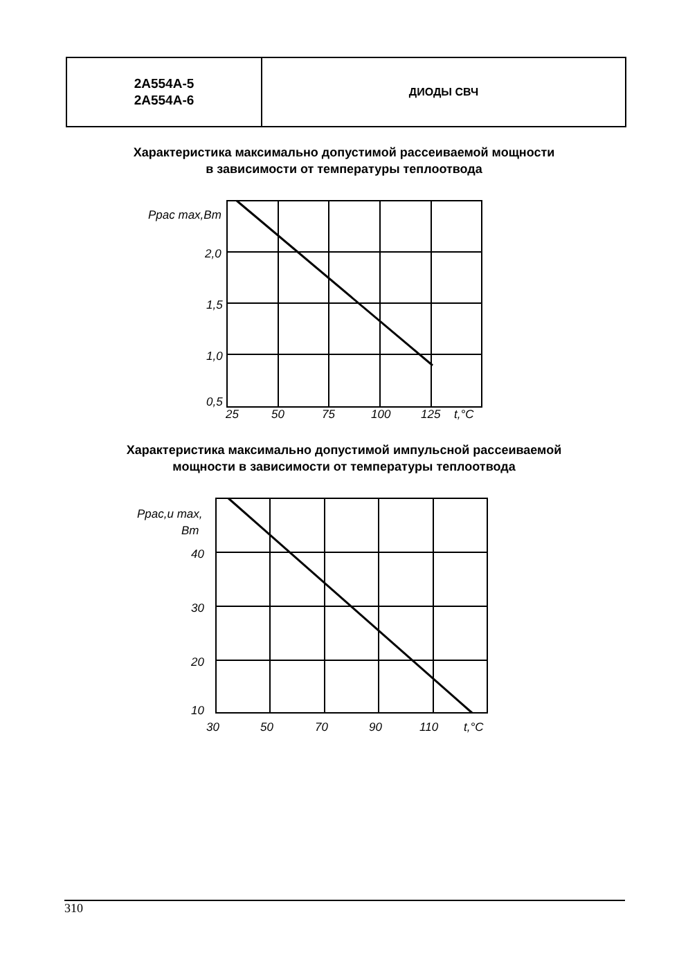2А554А-5
2А554А-6
ДИОДЫ СВЧ
Характеристика максимально допустимой рассеиваемой мощности
в зависимости от температуры теплоотвода
Pрас max,Вт
2,0
1,5
1,0
0,5
25
50
75
100
125
t,°С
Характеристика максимально допустимой импульсной рассеиваемой
мощности в зависимости от температуры теплоотвода
Pрас,и max,
Вт
40
30
20
10
30
50
70
90
110
t,°С
310